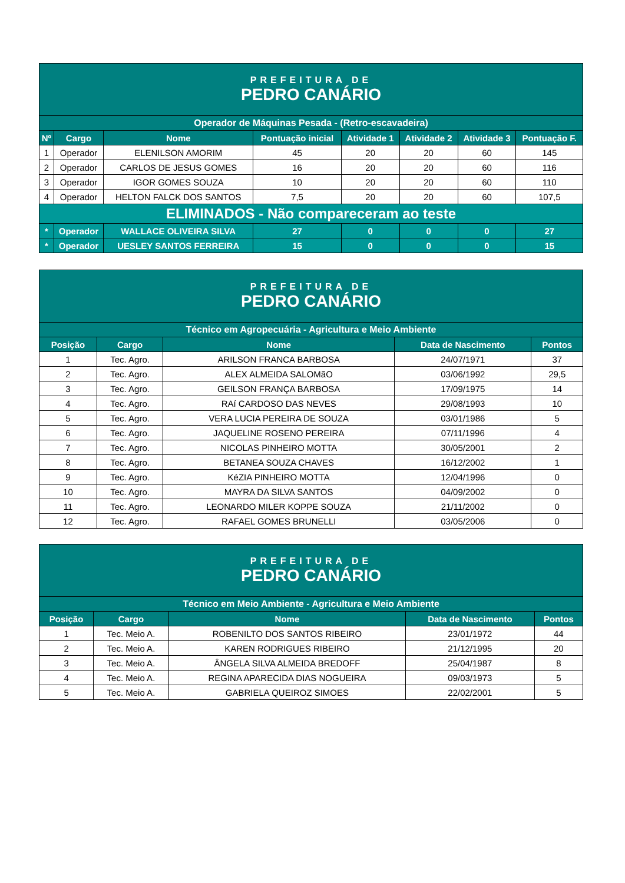| PREFEITURA DE PEDRO CANÁRIO | | | | | | | |
| Operador de Máquinas Pesada - (Retro-escavadeira) | | | | | | | |
| Nº | Cargo | Nome | Pontuação inicial | Atividade 1 | Atividade 2 | Atividade 3 | Pontuação F. |
| 1 | Operador | ELENILSON AMORIM | 45 | 20 | 20 | 60 | 145 |
| 2 | Operador | CARLOS DE JESUS GOMES | 16 | 20 | 20 | 60 | 116 |
| 3 | Operador | IGOR GOMES SOUZA | 10 | 20 | 20 | 60 | 110 |
| 4 | Operador | HELTON FALCK DOS SANTOS | 7,5 | 20 | 20 | 60 | 107,5 |
| ELIMINADOS - Não compareceram ao teste | | | | | | | |
| * | Operador | WALLACE OLIVEIRA SILVA | 27 | 0 | 0 | 0 | 27 |
| * | Operador | UESLEY SANTOS FERREIRA | 15 | 0 | 0 | 0 | 15 |
| PREFEITURA DE PEDRO CANÁRIO | | | | |
| Técnico em Agropecuária - Agricultura e Meio Ambiente | | | | |
| Posição | Cargo | Nome | Data de Nascimento | Pontos |
| 1 | Tec. Agro. | ARILSON FRANCA BARBOSA | 24/07/1971 | 37 |
| 2 | Tec. Agro. | ALEX ALMEIDA SALOMãO | 03/06/1992 | 29,5 |
| 3 | Tec. Agro. | GEILSON FRANÇA BARBOSA | 17/09/1975 | 14 |
| 4 | Tec. Agro. | RAí CARDOSO DAS NEVES | 29/08/1993 | 10 |
| 5 | Tec. Agro. | VERA LUCIA PEREIRA DE SOUZA | 03/01/1986 | 5 |
| 6 | Tec. Agro. | JAQUELINE ROSENO PEREIRA | 07/11/1996 | 4 |
| 7 | Tec. Agro. | NICOLAS PINHEIRO MOTTA | 30/05/2001 | 2 |
| 8 | Tec. Agro. | BETANEA SOUZA CHAVES | 16/12/2002 | 1 |
| 9 | Tec. Agro. | KéZIA PINHEIRO MOTTA | 12/04/1996 | 0 |
| 10 | Tec. Agro. | MAYRA DA SILVA SANTOS | 04/09/2002 | 0 |
| 11 | Tec. Agro. | LEONARDO MILER KOPPE SOUZA | 21/11/2002 | 0 |
| 12 | Tec. Agro. | RAFAEL GOMES BRUNELLI | 03/05/2006 | 0 |
| PREFEITURA DE PEDRO CANÁRIO | | | | |
| Técnico em Meio Ambiente - Agricultura e Meio Ambiente | | | | |
| Posição | Cargo | Nome | Data de Nascimento | Pontos |
| 1 | Tec. Meio A. | ROBENILTO DOS SANTOS RIBEIRO | 23/01/1972 | 44 |
| 2 | Tec. Meio A. | KAREN RODRIGUES RIBEIRO | 21/12/1995 | 20 |
| 3 | Tec. Meio A. | ÂNGELA SILVA ALMEIDA BREDOFF | 25/04/1987 | 8 |
| 4 | Tec. Meio A. | REGINA APARECIDA DIAS NOGUEIRA | 09/03/1973 | 5 |
| 5 | Tec. Meio A. | GABRIELA QUEIROZ SIMOES | 22/02/2001 | 5 |